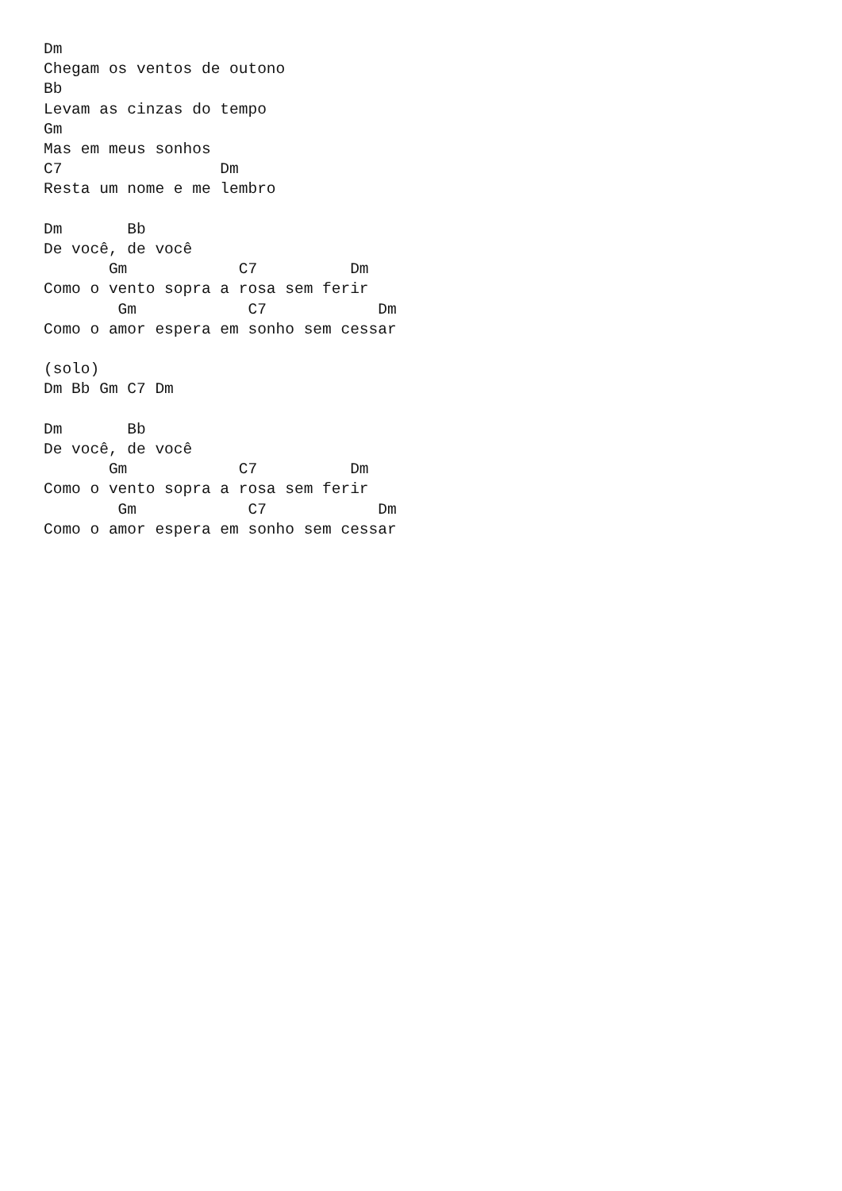Dm
Chegam os ventos de outono
Bb
Levam as cinzas do tempo
Gm
Mas em meus sonhos
C7                 Dm
Resta um nome e me lembro

Dm       Bb
De você, de você
       Gm            C7          Dm
Como o vento sopra a rosa sem ferir
        Gm            C7            Dm
Como o amor espera em sonho sem cessar

(solo)
Dm Bb Gm C7 Dm

Dm       Bb
De você, de você
       Gm            C7          Dm
Como o vento sopra a rosa sem ferir
        Gm            C7            Dm
Como o amor espera em sonho sem cessar